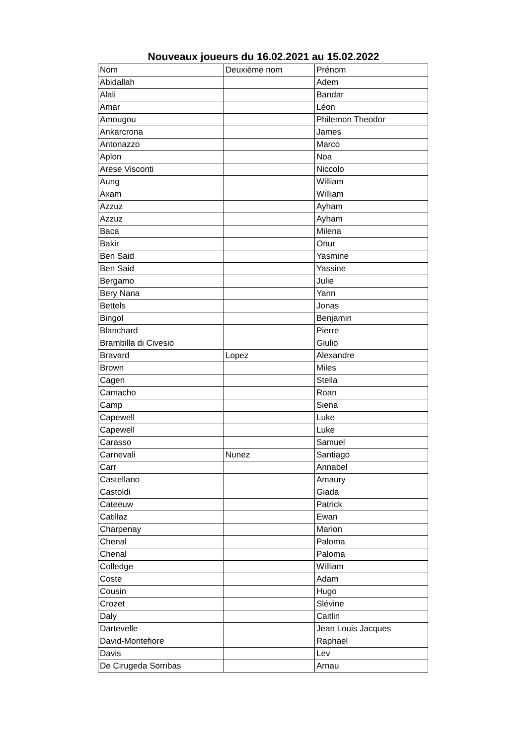Nouveaux joueurs du 16.02.2021 au 15.02.2022
| Nom | Deuxième nom | Prénom |
| Abidallah | | Adem |
| Alali | | Bandar |
| Amar | | Léon |
| Amougou | | Philemon Theodor |
| Ankarcrona | | James |
| Antonazzo | | Marco |
| Aplon | | Noa |
| Arese Visconti | | Niccolo |
| Aung | | William |
| Axam | | William |
| Azzuz | | Ayham |
| Azzuz | | Ayham |
| Baca | | Milena |
| Bakir | | Onur |
| Ben Said | | Yasmine |
| Ben Said | | Yassine |
| Bergamo | | Julie |
| Bery Nana | | Yann |
| Bettels | | Jonas |
| Bingol | | Benjamin |
| Blanchard | | Pierre |
| Brambilla di Civesio | | Giulio |
| Bravard | Lopez | Alexandre |
| Brown | | Miles |
| Cagen | | Stella |
| Camacho | | Roan |
| Camp | | Siena |
| Capewell | | Luke |
| Capewell | | Luke |
| Carasso | | Samuel |
| Carnevali | Nunez | Santiago |
| Carr | | Annabel |
| Castellano | | Amaury |
| Castoldi | | Giada |
| Cateeuw | | Patrick |
| Catillaz | | Ewan |
| Charpenay | | Marion |
| Chenal | | Paloma |
| Chenal | | Paloma |
| Colledge | | William |
| Coste | | Adam |
| Cousin | | Hugo |
| Crozet | | Slévine |
| Daly | | Caitlin |
| Dartevelle | | Jean Louis Jacques |
| David-Montefiore | | Raphael |
| Davis | | Lev |
| De Cirugeda Sorribas | | Arnau |